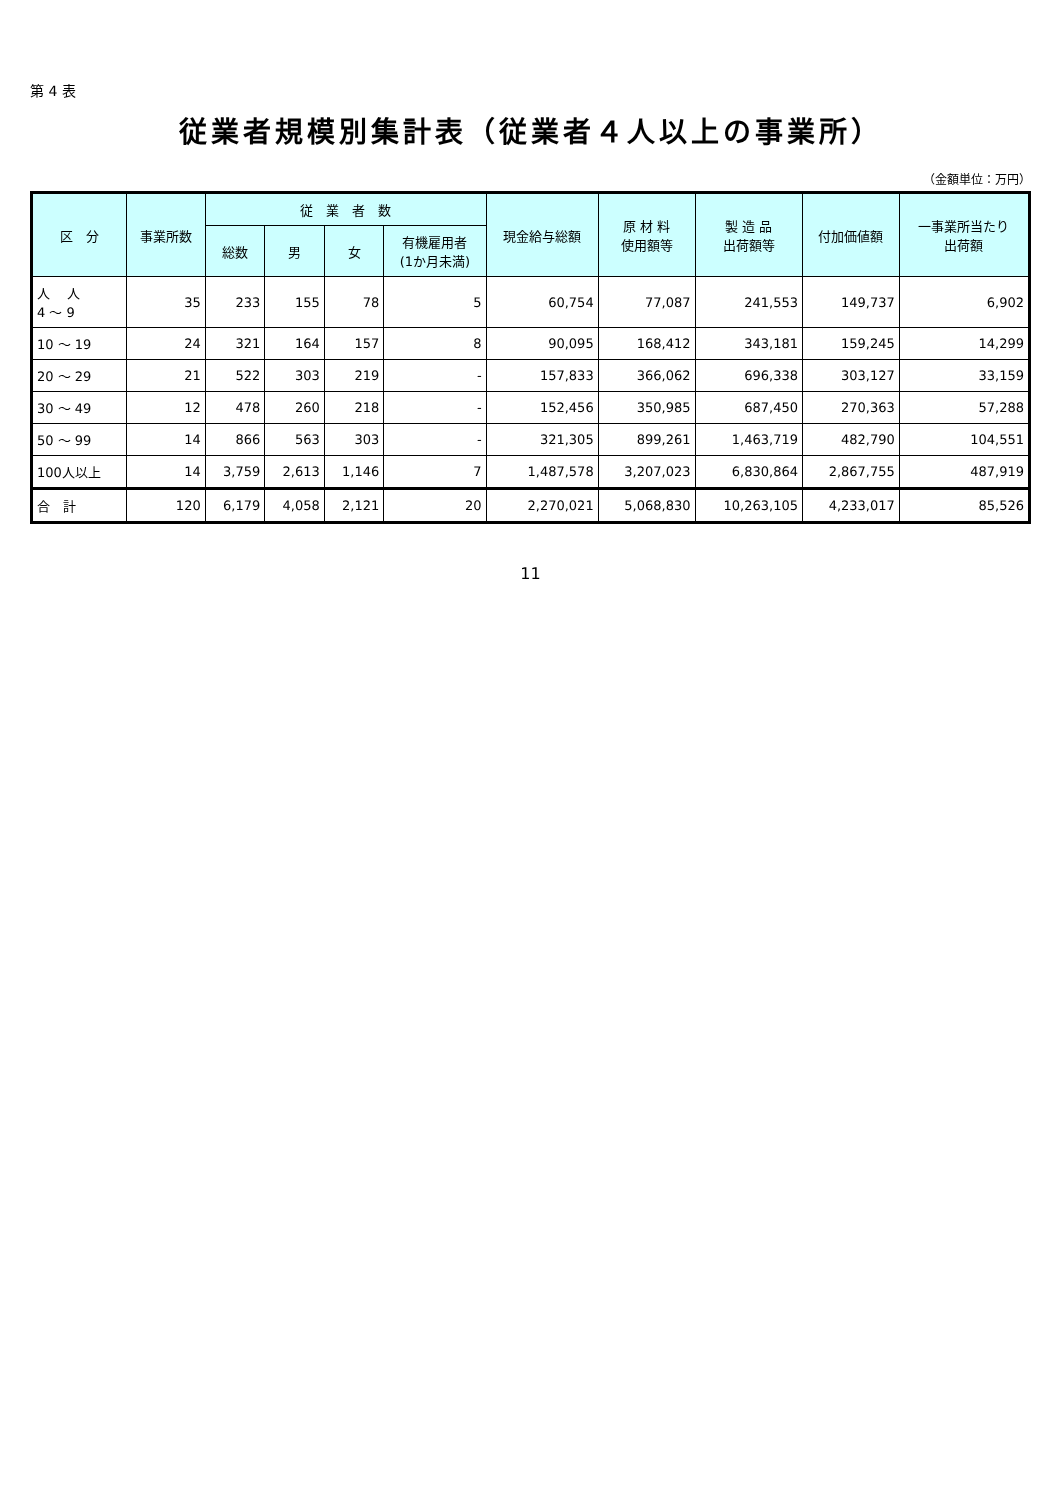第 4 表
従業者規模別集計表（従業者４人以上の事業所）
（金額単位：万円）
| 区 分 | 事業所数 | 従 業 者 数 | | | | 現金給与総額 | 原 材 料 使用額等 | 製 造 品 出荷額等 | 付加価値額 | 一事業所当たり 出荷額 |
| --- | --- | --- | --- | --- | --- | --- | --- | --- | --- | --- |
| | | 総数 | 男 | 女 | 有機雇用者 (1か月未満) | | | | | |
| 人 人 4 ～ 9 | 35 | 233 | 155 | 78 | 5 | 60,754 | 77,087 | 241,553 | 149,737 | 6,902 |
| 10 ～ 19 | 24 | 321 | 164 | 157 | 8 | 90,095 | 168,412 | 343,181 | 159,245 | 14,299 |
| 20 ～ 29 | 21 | 522 | 303 | 219 | - | 157,833 | 366,062 | 696,338 | 303,127 | 33,159 |
| 30 ～ 49 | 12 | 478 | 260 | 218 | - | 152,456 | 350,985 | 687,450 | 270,363 | 57,288 |
| 50 ～ 99 | 14 | 866 | 563 | 303 | - | 321,305 | 899,261 | 1,463,719 | 482,790 | 104,551 |
| 100人以上 | 14 | 3,759 | 2,613 | 1,146 | 7 | 1,487,578 | 3,207,023 | 6,830,864 | 2,867,755 | 487,919 |
| 合 計 | 120 | 6,179 | 4,058 | 2,121 | 20 | 2,270,021 | 5,068,830 | 10,263,105 | 4,233,017 | 85,526 |
11